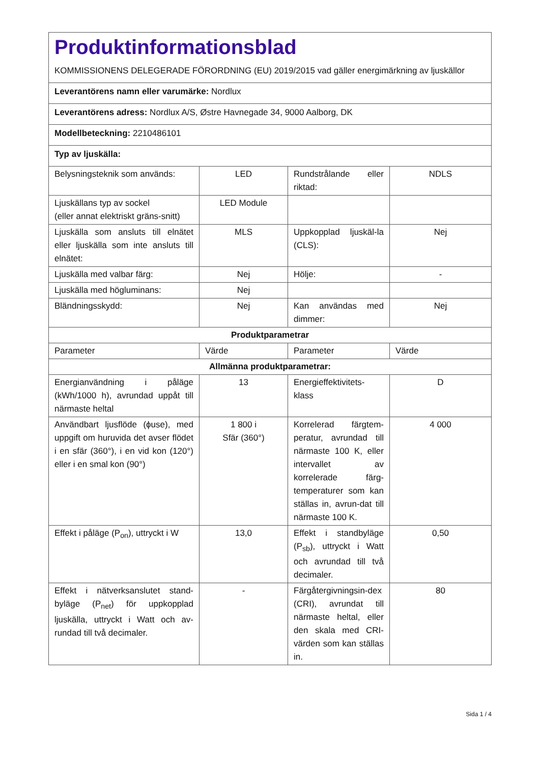| Produktinformationsblad KOMMISSIONENS DELEGERADE FÖRORDNING (EU) 2019/2015 vad gäller energimärkning av ljuskällor | | | |
| Leverantörens namn eller varumärke: Nordlux | | | |
| Leverantörens adress: Nordlux A/S, Østre Havnegade 34, 9000 Aalborg, DK | | | |
| Modellbeteckning: 2210486101 | | | |
| Typ av ljuskälla: | | | |
| Belysningsteknik som används: | LED | Rundstrålande eller riktad: | NDLS |
| Ljuskällans typ av sockel (eller annat elektriskt gräns-snitt) | LED Module | | |
| Ljuskälla som ansluts till elnätet eller ljuskälla som inte ansluts till elnätet: | MLS | Uppkopplad ljuskäl-la (CLS): | Nej |
| Ljuskälla med valbar färg: | Nej | Hölje: | - |
| Ljuskälla med högluminans: | Nej | | |
| Bländningsskydd: | Nej | Kan användas med dimmer: | Nej |
| Produktparametrar | | | |
| Parameter | Värde | Parameter | Värde |
| Allmänna produktparametrar: | | | |
| Energianvändning i påläge (kWh/1000 h), avrundad uppåt till närmaste heltal | 13 | Energieffektivitets-klass | D |
| Användbart ljusflöde (ϕuse), med uppgift om huruvida det avser flödet i en sfär (360°), i en vid kon (120°) eller i en smal kon (90°) | 1 800 i Sfär (360°) | Korrelerad färgtem-peratur, avrundad till närmaste 100 K, eller intervallet av korrelerade färg-temperaturer som kan ställas in, avrun-dat till närmaste 100 K. | 4 000 |
| Effekt i påläge (P<sub>on</sub>), uttryckt i W | 13,0 | Effekt i standbyläge (P<sub>sb</sub>), uttryckt i Watt och avrundad till två decimaler. | 0,50 |
| Effekt i nätverksanslutet stand-byläge (P<sub>net</sub>) för uppkopplad ljuskälla, uttryckt i Watt och av-rundad till två decimaler. | - | Färgåtergivningsin-dex (CRI), avrundat till närmaste heltal, eller den skala med CRI-värden som kan ställas in. | 80 |
Sida 1 / 4